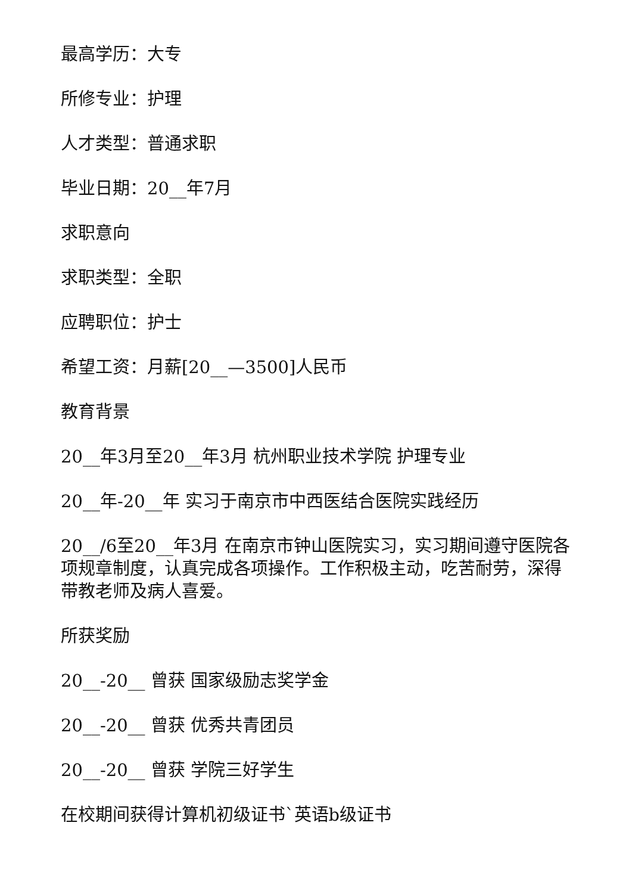最高学历：大专
所修专业：护理
人才类型：普通求职
毕业日期：20__年7月
求职意向
求职类型：全职
应聘职位：护士
希望工资：月薪[20__—3500]人民币
教育背景
20__年3月至20__年3月 杭州职业技术学院 护理专业
20__年-20__年 实习于南京市中西医结合医院实践经历
20__/6至20__年3月 在南京市钟山医院实习，实习期间遵守医院各项规章制度，认真完成各项操作。工作积极主动，吃苦耐劳，深得带教老师及病人喜爱。
所获奖励
20__-20__ 曾获 国家级励志奖学金
20__-20__ 曾获 优秀共青团员
20__-20__ 曾获 学院三好学生
在校期间获得计算机初级证书`英语b级证书